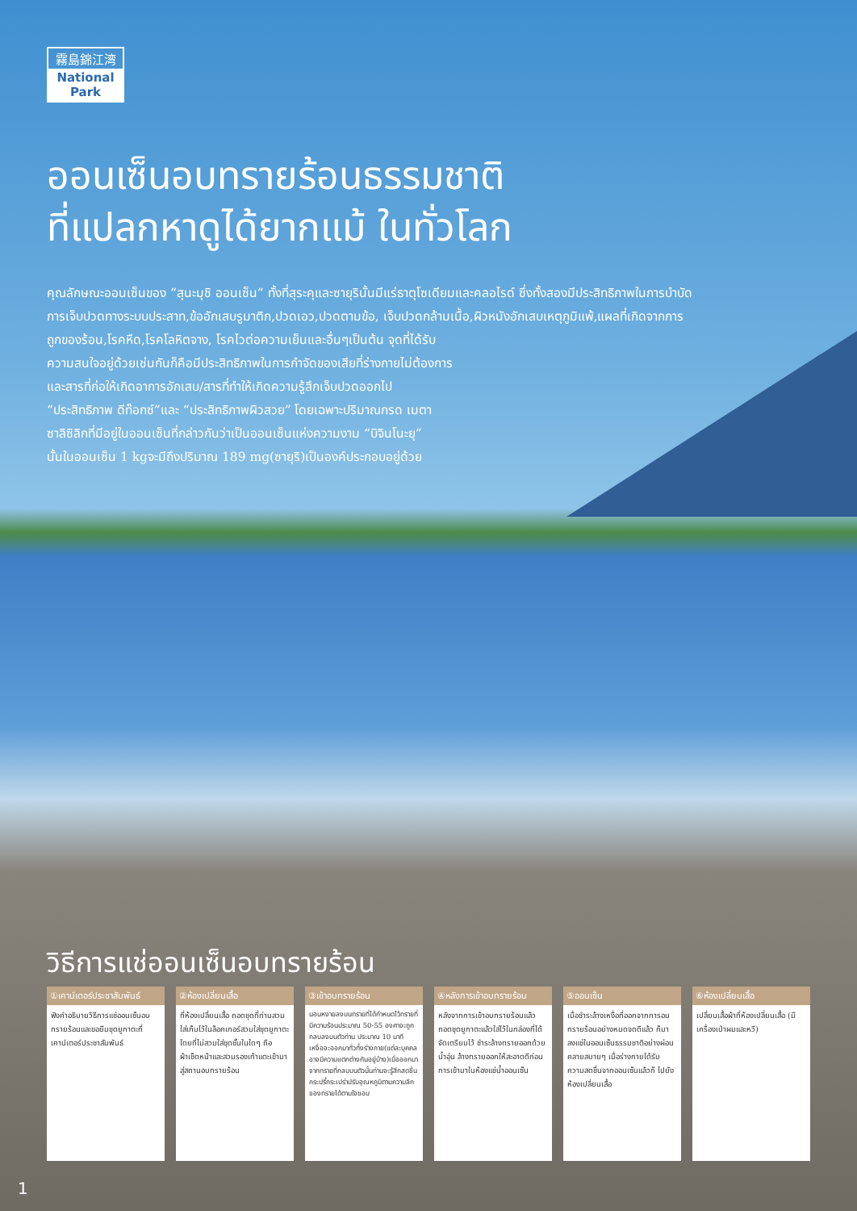霧島錦江湾
National Park
ออนเซ็นอบทรายร้อนธรรมชาติ
ที่แปลกหาดูได้ยากแม้ ในทั่วโลก
คุณลักษณะออนเซ็นของ “สุนะมุชิ ออนเซ็น” ทั้งที่สุระคุและซายุรินั้นมีแร่ธาตุโซเดียมและคลอไรด์ ซึ่งทั้งสองมีประสิทธิภาพในการบำบัดการเจ็บปวดทางระบบประสาท,ข้ออักเสบรูมาติก,ปวดเอว,ปวดตามข้อ, เจ็บปวดกล้ามเนื้อ,ผิวหนังอักเสบเหตุภูมิแพ้,แผลที่เกิดจากการถูกของร้อน,โรคหืด,โรคโลหิตจาง, โรคไวต่อความเย็นและอื่นๆเป็นต้น จุดที่ได้รับ
ความสนใจอยู่ด้วยเช่นกันก็คือมีประสิทธิภาพในการกำจัดของเสียที่ร่างกายไม่ต้องการ
และสารที่ก่อให้เกิดอาการอักเสบ/สารที่ทำให้เกิดความรู้สึกเจ็บปวดออกไป
“ประสิทธิภาพ ดีท๊อกซ์”และ “ประสิทธิภาพผิวสวย” โดยเฉพาะปริมาณกรด เมตา
ซาลิซิลิกที่มีอยู่ในออนเซ็นที่กล่าวกันว่าเป็นออนเซ็นแห่งความงาม “บิจินโนะยุ”
นั้นในออนเซ็น 1 kgจะมีถึงปริมาณ 189 mg(ซายุริ)เป็นองค์ประกอบอยู่ด้วย
วิธีการแช่ออนเซ็นอบทรายร้อน
①เคาน์เตอร์ประชาสัมพันธ์
ฟังคำอธิบายวิธีการแช่ออนเซ็นอบทรายร้อนและขอยืมชุดยูกาตะที่เคาน์เตอร์ประชาสัมพันธ์
②ห้องเปลี่ยนเสื้อ
ที่ห้องเปลี่ยนเสื้อ ถอดชุดที่ท่านสวมใส่เก็บไว้ในล็อคเกอร์สวมใส่ชุดยูกาตะโดยที่ไม่สวมใส่ชุดชั้นในใดๆ ถือผ้าเช็ดหน้าและสวมรองเท้าแตะเข้ามาสู่สถานอบทรายร้อน
③เข้าอบทรายร้อน
นอนหงายลงบนทรายที่ได้กำหนดไว้ทรายที่มีความร้อนประมาณ 50-55 องศาจะถูกกลบลงบนตัวท่าน ประมาณ 10 นาที เหงื่อจะออกมาทั่วทั้งร่างกาย(แต่ละบุคคลอาจมีความแตกต่างกันอยู่บ้าง)เมื่อออกมาจากทรายที่กลบบนตัวนั้นท่านจะรู้สึกสดชื่นกระปรี้กระเปร่าปรับอุณหภูมิตามความลึกของทรายได้ตามใจชอบ
④หลังการเข้าอบทรายร้อน
หลังจากการเข้าอบทรายร้อนแล้ว ถอดชุดยูกาตะแล้วใส่ไว้ในกล่องที่ได้จัดเตรียมไว้ ชำระล้างทรายออกด้วยน้ำอุ่น ล้างทรายออกให้สะอาดดีก่อนการเข้ามาในห้องแช่น้ำออนเซ็น
⑤ออนเซ็น
เมื่อชำระล้างเหงื่อที่ออกจากการอบทรายร้อนอย่างหมดจดดีแล้ว ก็มาลงแช่ในออนเซ็นธรรมชาติอย่างผ่อนคลายสบายๆ เมื่อร่างกายได้รับความสดชื่นจากออนเซ็นแล้วก็ ไปยังห้องเปลี่ยนเสื้อ
⑥ห้องเปลี่ยนเสื้อ
เปลี่ยนเสื้อผ้าที่ห้องเปลี่ยนเสื้อ (มีเครื่องเป่าผมและหวี)
1